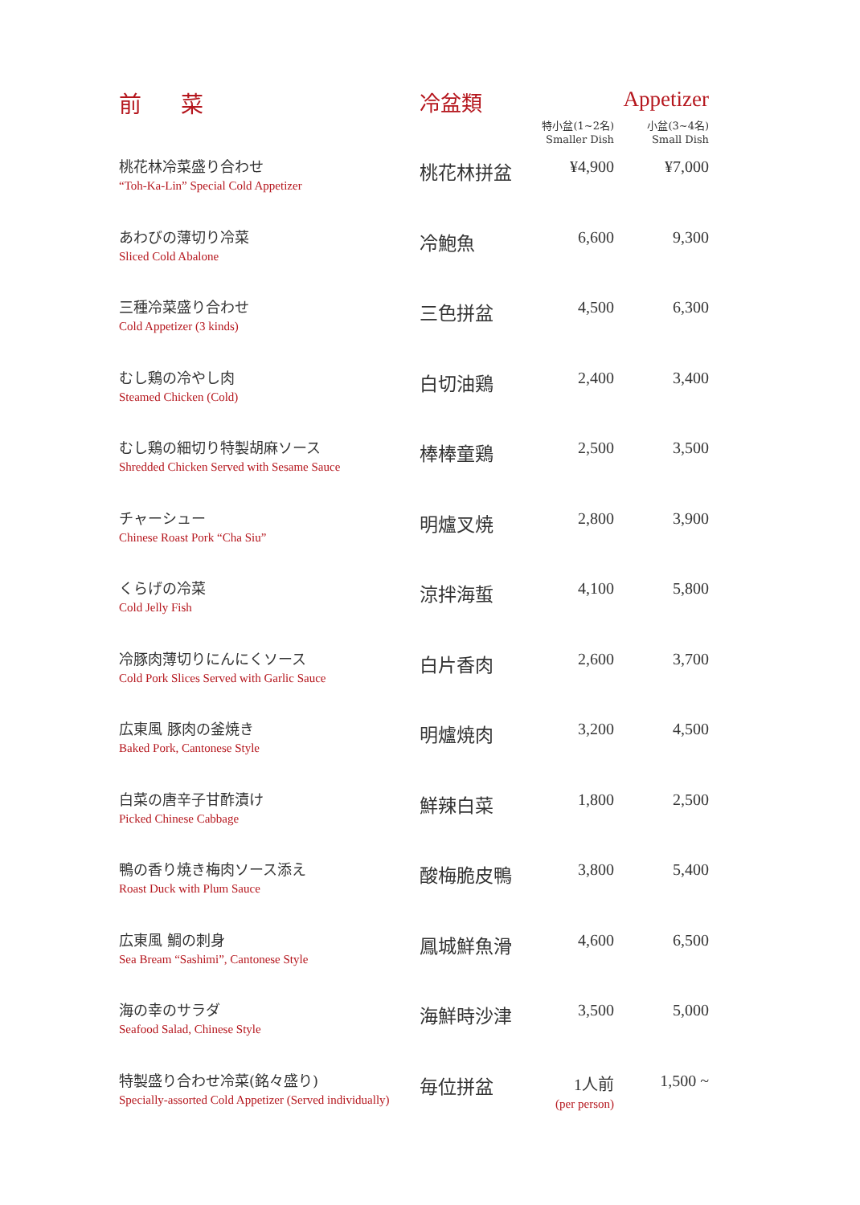| 前 菜 | 冷盆類 | Appetizer | |
| --- | --- | --- | --- |
| | | 特小盆(1~2名) Smaller Dish | 小盆(3~4名) Small Dish |
| 桃花林冷菜盛り合わせ “Toh-Ka-Lin” Special Cold Appetizer | 桃花林拼盆 | ¥4,900 | ¥7,000 |
| あわびの薄切り冷菜 Sliced Cold Abalone | 冷鮑魚 | 6,600 | 9,300 |
| 三種冷菜盛り合わせ Cold Appetizer (3 kinds) | 三色拼盆 | 4,500 | 6,300 |
| むし鶏の冷やし肉 Steamed Chicken (Cold) | 白切油鶏 | 2,400 | 3,400 |
| むし鶏の細切り特製胡麻ソース Shredded Chicken Served with Sesame Sauce | 棒棒童鶏 | 2,500 | 3,500 |
| チャーシュー Chinese Roast Pork “Cha Siu” | 明爐叉焼 | 2,800 | 3,900 |
| くらげの冷菜 Cold Jelly Fish | 涼拌海蜇 | 4,100 | 5,800 |
| 冷豚肉薄切りにんにくソース Cold Pork Slices Served with Garlic Sauce | 白片香肉 | 2,600 | 3,700 |
| 広東風 豚肉の釜焼き Baked Pork, Cantonese Style | 明爐焼肉 | 3,200 | 4,500 |
| 白菜の唐辛子甘酢漬け Picked Chinese Cabbage | 鮮辣白菜 | 1,800 | 2,500 |
| 鴨の香り焼き梅肉ソース添え Roast Duck with Plum Sauce | 酸梅脆皮鴨 | 3,800 | 5,400 |
| 広東風 鯛の刺身 Sea Bream “Sashimi”, Cantonese Style | 鳳城鮮魚滑 | 4,600 | 6,500 |
| 海の幸のサラダ Seafood Salad, Chinese Style | 海鮮時沙津 | 3,500 | 5,000 |
| 特製盛り合わせ冷菜(銘々盛り) Specially-assorted Cold Appetizer (Served individually) | 毎位拼盆 | 1人前 (per person) | 1,500 ~ |